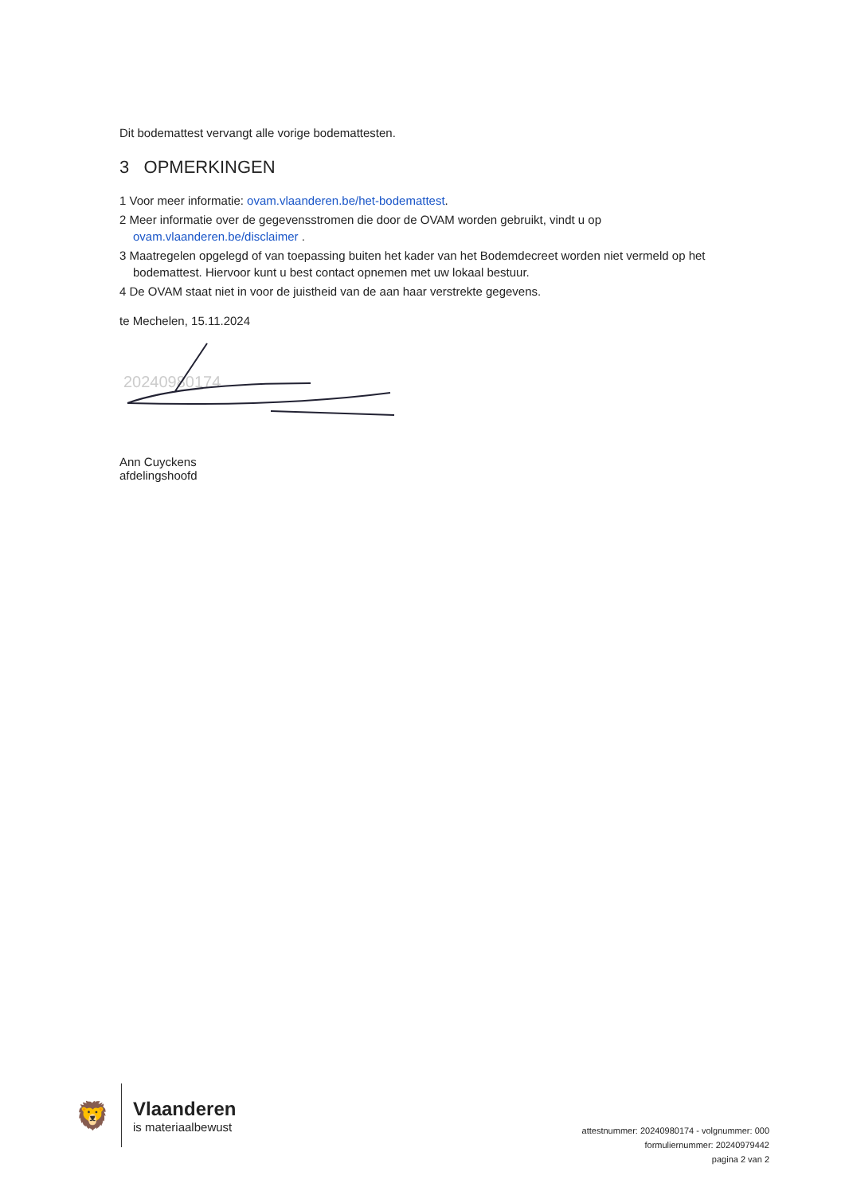Dit bodemattest vervangt alle vorige bodemattesten.
3 OPMERKINGEN
1 Voor meer informatie: ovam.vlaanderen.be/het-bodemattest.
2 Meer informatie over de gegevensstromen die door de OVAM worden gebruikt, vindt u op ovam.vlaanderen.be/disclaimer .
3 Maatregelen opgelegd of van toepassing buiten het kader van het Bodemdecreet worden niet vermeld op het bodemattest. Hiervoor kunt u best contact opnemen met uw lokaal bestuur.
4 De OVAM staat niet in voor de juistheid van de aan haar verstrekte gegevens.
te Mechelen, 15.11.2024
20240980174
Ann Cuyckens
afdelingshoofd
🦁
Vlaanderen
is materiaalbewust
attestnummer: 20240980174 - volgnummer: 000
formuliernummer: 20240979442
pagina 2 van 2